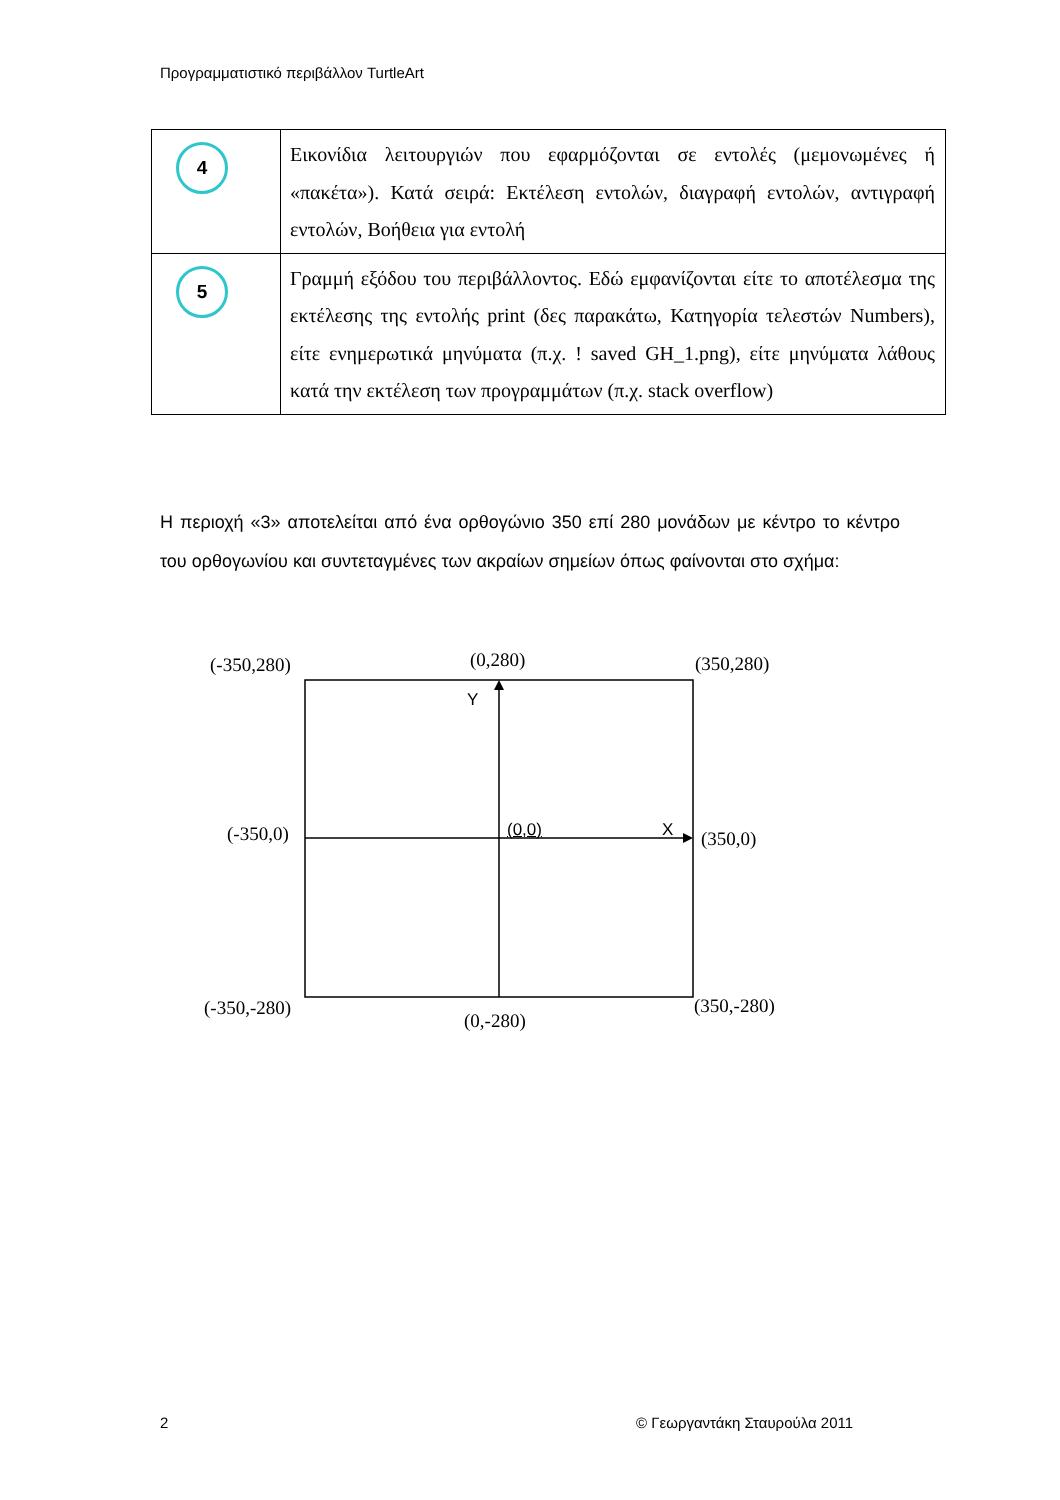Προγραμματιστικό περιβάλλον TurtleArt
| 4 | Εικονίδια λειτουργιών που εφαρμόζονται σε εντολές (μεμονωμένες ή «πακέτα»). Κατά σειρά: Εκτέλεση εντολών, διαγραφή εντολών, αντιγραφή εντολών, Βοήθεια για εντολή |
| 5 | Γραμμή εξόδου του περιβάλλοντος. Εδώ εμφανίζονται είτε το αποτέλεσμα της εκτέλεσης της εντολής print (δες παρακάτω, Κατηγορία τελεστών Numbers), είτε ενημερωτικά μηνύματα (π.χ. ! saved GH_1.png), είτε μηνύματα λάθους κατά την εκτέλεση των προγραμμάτων (π.χ. stack overflow) |
Η περιοχή «3» αποτελείται από ένα ορθογώνιο 350 επί 280 μονάδων με κέντρο το κέντρο του ορθογωνίου και συντεταγμένες των ακραίων σημείων όπως φαίνονται στο σχήμα:
(-350,280) (0,280) (350,280)
Y
(-350,0) (0,0) X (350,0)
(-350,-280) (350,-280)
(0,-280)
2 © Γεωργαντάκη Σταυρούλα 2011